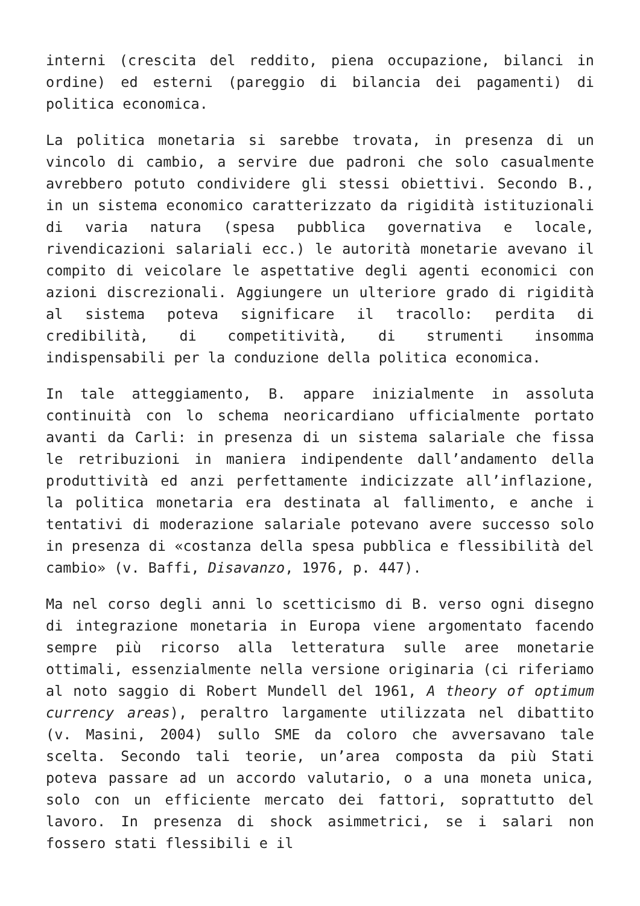interni (crescita del reddito, piena occupazione, bilanci in ordine) ed esterni (pareggio di bilancia dei pagamenti) di politica economica.
La politica monetaria si sarebbe trovata, in presenza di un vincolo di cambio, a servire due padroni che solo casualmente avrebbero potuto condividere gli stessi obiettivi. Secondo B., in un sistema economico caratterizzato da rigidità istituzionali di varia natura (spesa pubblica governativa e locale, rivendicazioni salariali ecc.) le autorità monetarie avevano il compito di veicolare le aspettative degli agenti economici con azioni discrezionali. Aggiungere un ulteriore grado di rigidità al sistema poteva significare il tracollo: perdita di credibilità, di competitività, di strumenti insomma indispensabili per la conduzione della politica economica.
In tale atteggiamento, B. appare inizialmente in assoluta continuità con lo schema neoricardiano ufficialmente portato avanti da Carli: in presenza di un sistema salariale che fissa le retribuzioni in maniera indipendente dall’andamento della produttività ed anzi perfettamente indicizzate all’inflazione, la politica monetaria era destinata al fallimento, e anche i tentativi di moderazione salariale potevano avere successo solo in presenza di «costanza della spesa pubblica e flessibilità del cambio» (v. Baffi, Disavanzo, 1976, p. 447).
Ma nel corso degli anni lo scetticismo di B. verso ogni disegno di integrazione monetaria in Europa viene argomentato facendo sempre più ricorso alla letteratura sulle aree monetarie ottimali, essenzialmente nella versione originaria (ci riferiamo al noto saggio di Robert Mundell del 1961, A theory of optimum currency areas), peraltro largamente utilizzata nel dibattito (v. Masini, 2004) sullo SME da coloro che avversavano tale scelta. Secondo tali teorie, un’area composta da più Stati poteva passare ad un accordo valutario, o a una moneta unica, solo con un efficiente mercato dei fattori, soprattutto del lavoro. In presenza di shock asimmetrici, se i salari non fossero stati flessibili e il